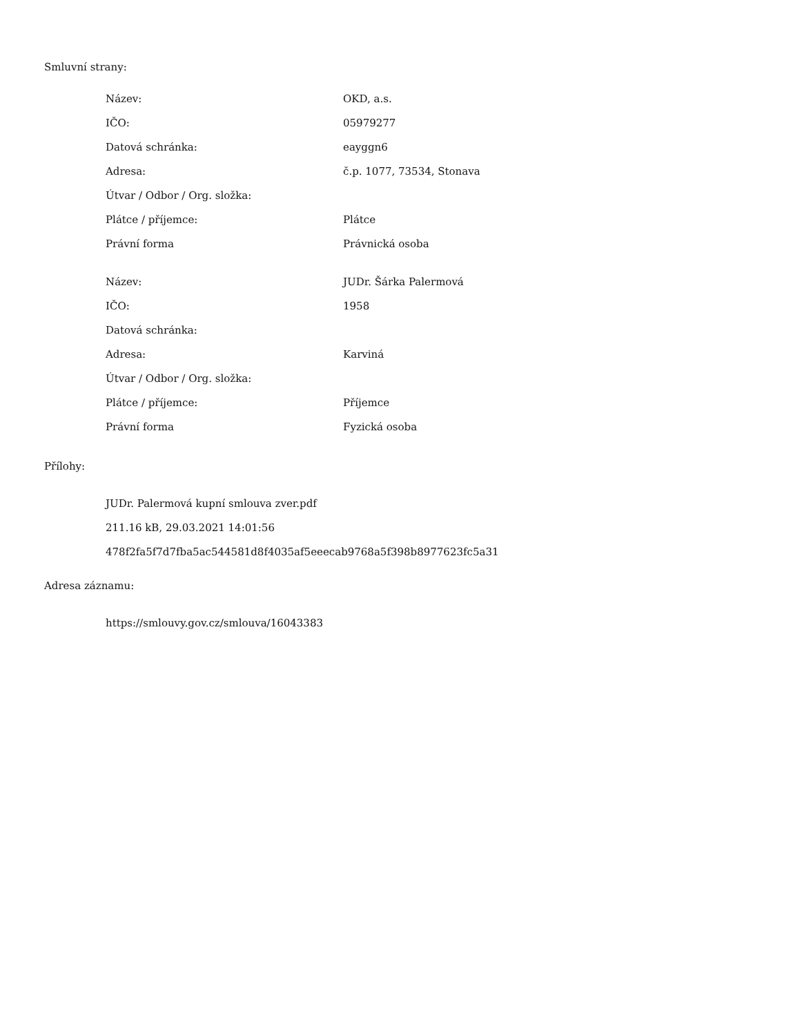Smluvní strany:
| Název: | OKD, a.s. |
| IČO: | 05979277 |
| Datová schránka: | eayggn6 |
| Adresa: | č.p. 1077, 73534, Stonava |
| Útvar / Odbor / Org. složka: | |
| Plátce / příjemce: | Plátce |
| Právní forma | Právnická osoba |
| Název: | JUDr. Šárka Palermová |
| IČO: | 1958 |
| Datová schránka: | |
| Adresa: | Karviná |
| Útvar / Odbor / Org. složka: | |
| Plátce / příjemce: | Příjemce |
| Právní forma | Fyzická osoba |
Přílohy:
JUDr. Palermová kupní smlouva zver.pdf
211.16 kB, 29.03.2021 14:01:56
478f2fa5f7d7fba5ac544581d8f4035af5eeecab9768a5f398b8977623fc5a31
Adresa záznamu:
https://smlouvy.gov.cz/smlouva/16043383